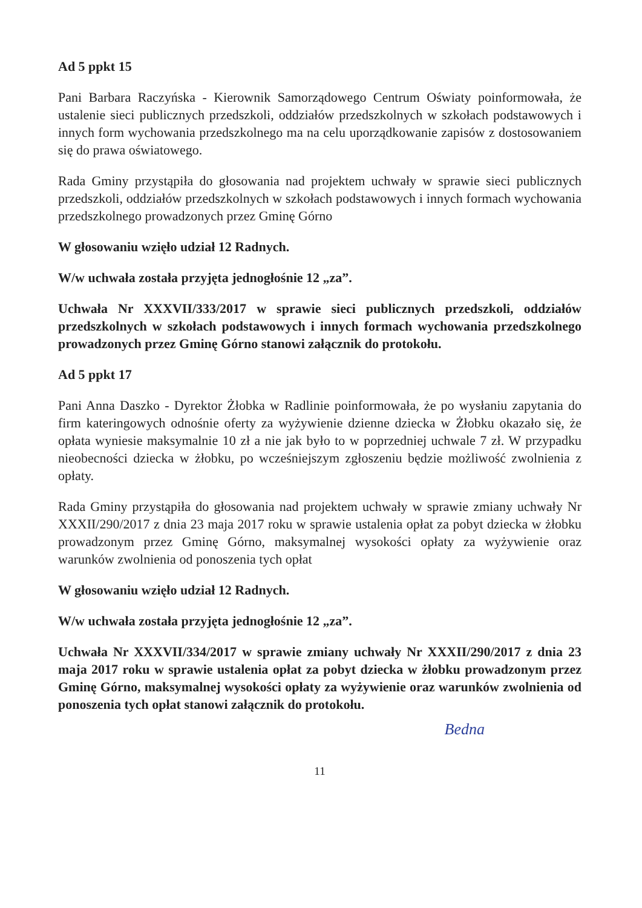Ad 5 ppkt 15
Pani Barbara Raczyńska - Kierownik Samorządowego Centrum Oświaty poinformowała, że ustalenie sieci publicznych przedszkoli, oddziałów przedszkolnych w szkołach podstawowych i innych form wychowania przedszkolnego ma na celu uporządkowanie zapisów z dostosowaniem się do prawa oświatowego.
Rada Gminy przystąpiła do głosowania nad projektem uchwały w sprawie sieci publicznych przedszkoli, oddziałów przedszkolnych w szkołach podstawowych i innych formach wychowania przedszkolnego prowadzonych przez Gminę Górno
W głosowaniu wzięło udział 12 Radnych.
W/w uchwała została przyjęta jednogłośnie 12 „za”.
Uchwała Nr XXXVII/333/2017 w sprawie sieci publicznych przedszkoli, oddziałów przedszkolnych w szkołach podstawowych i innych formach wychowania przedszkolnego prowadzonych przez Gminę Górno stanowi załącznik do protokołu.
Ad 5 ppkt 17
Pani Anna Daszko - Dyrektor Żłobka w Radlinie poinformowała, że po wysłaniu zapytania do firm kateringowych odnośnie oferty za wyżywienie dzienne dziecka w Żłobku okazało się, że opłata wyniesie maksymalnie 10 zł a nie jak było to w poprzedniej uchwale 7 zł. W przypadku nieobecności dziecka w żłobku, po wcześniejszym zgłoszeniu będzie możliwość zwolnienia z opłaty.
Rada Gminy przystąpiła do głosowania nad projektem uchwały w sprawie zmiany uchwały Nr XXXII/290/2017 z dnia 23 maja 2017 roku w sprawie ustalenia opłat za pobyt dziecka w żłobku prowadzonym przez Gminę Górno, maksymalnej wysokości opłaty za wyżywienie oraz warunków zwolnienia od ponoszenia tych opłat
W głosowaniu wzięło udział 12 Radnych.
W/w uchwała została przyjęta jednogłośnie 12 „za”.
Uchwała Nr XXXVII/334/2017 w sprawie zmiany uchwały Nr XXXII/290/2017 z dnia 23 maja 2017 roku w sprawie ustalenia opłat za pobyt dziecka w żłobku prowadzonym przez Gminę Górno, maksymalnej wysokości opłaty za wyżywienie oraz warunków zwolnienia od ponoszenia tych opłat stanowi załącznik do protokołu.
Bedna
11